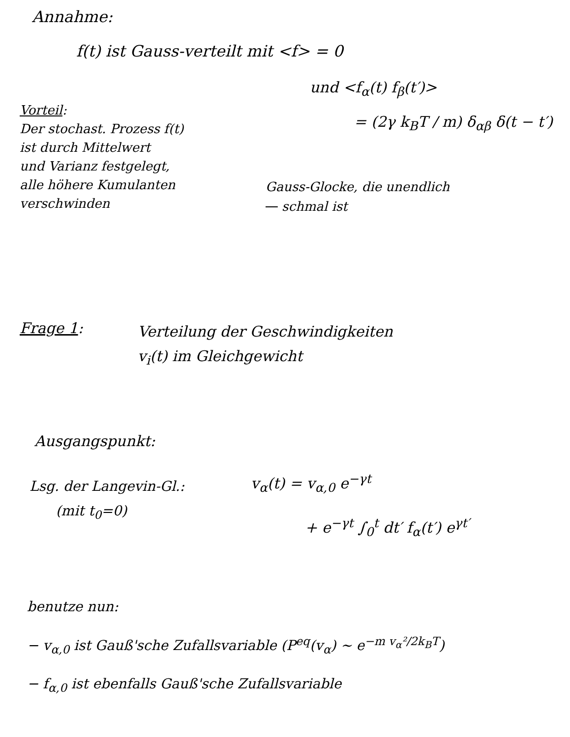Annahme:
f(t) ist Gauss-verteilt mit <f> = 0
und <f<sub>α</sub>(t) f<sub>β</sub>(t′)>
= (2γ k<sub>B</sub>T / m) δ<sub>αβ</sub> δ(t − t′)
Vorteil:
Der stochast. Prozess f(t)
ist durch Mittelwert
und Varianz festgelegt,
alle höhere Kumulanten
verschwinden
Gauss-Glocke, die unendlich
schmal ist
Frage 1:
Verteilung der Geschwindigkeiten
v<sub>i</sub>(t) im Gleichgewicht
Ausgangspunkt:
Lsg. der Langevin-Gl.:
(mit t<sub>0</sub>=0)
v<sub>α</sub>(t) = v<sub>α,0</sub> e<sup>−γt</sup>
+ e<sup>−γt</sup> ∫<sub>0</sub><sup>t</sup> dt′ f<sub>α</sub>(t′) e<sup>γt′</sup>
benutze nun:
− v<sub>α,0</sub> ist Gauß'sche Zufallsvariable (P<sup>eq</sup>(v<sub>α</sub>) ~ e<sup>−m v<sub>α</sub>²/2k<sub>B</sub>T</sup>)
− f<sub>α,0</sub> ist ebenfalls Gauß'sche Zufallsvariable